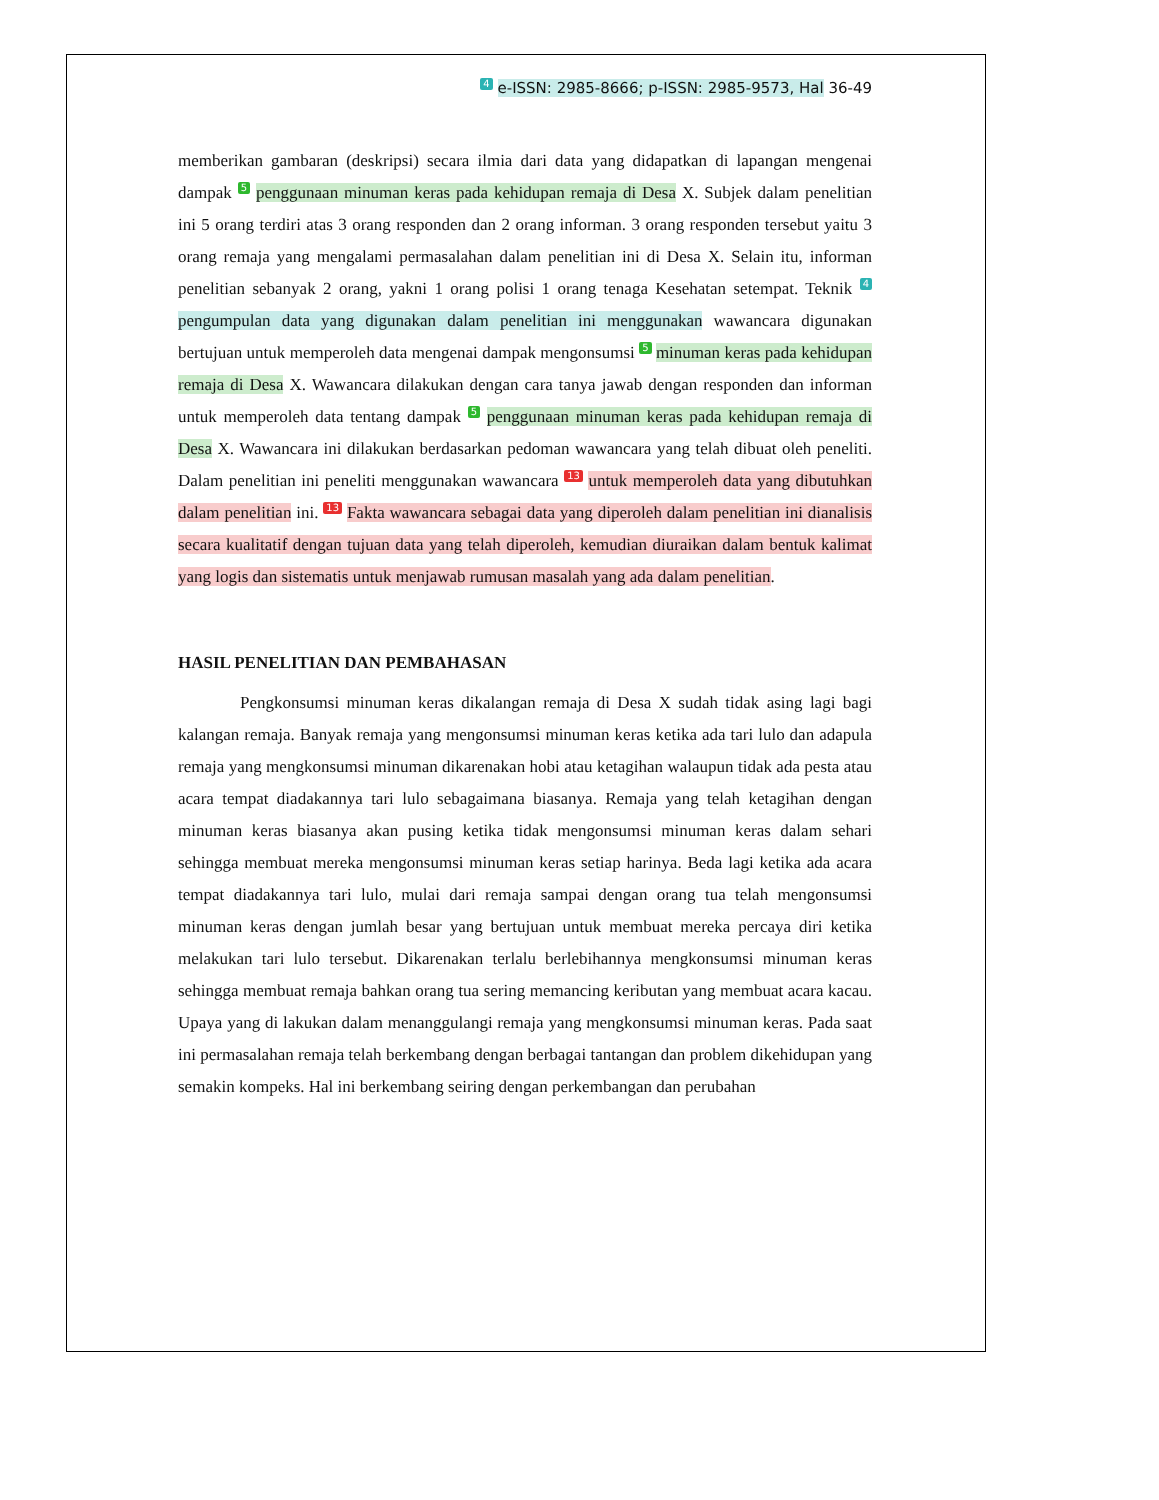4 e-ISSN: 2985-8666; p-ISSN: 2985-9573, Hal 36-49
memberikan gambaran (deskripsi) secara ilmia dari data yang didapatkan di lapangan mengenai dampak 5 penggunaan minuman keras pada kehidupan remaja di Desa X. Subjek dalam penelitian ini 5 orang terdiri atas 3 orang responden dan 2 orang informan. 3 orang responden tersebut yaitu 3 orang remaja yang mengalami permasalahan dalam penelitian ini di Desa X. Selain itu, informan penelitian sebanyak 2 orang, yakni 1 orang polisi 1 orang tenaga Kesehatan setempat. Teknik 4 pengumpulan data yang digunakan dalam penelitian ini menggunakan wawancara digunakan bertujuan untuk memperoleh data mengenai dampak mengonsumsi 5 minuman keras pada kehidupan remaja di Desa X. Wawancara dilakukan dengan cara tanya jawab dengan responden dan informan untuk memperoleh data tentang dampak 5 penggunaan minuman keras pada kehidupan remaja di Desa X. Wawancara ini dilakukan berdasarkan pedoman wawancara yang telah dibuat oleh peneliti. Dalam penelitian ini peneliti menggunakan wawancara 13 untuk memperoleh data yang dibutuhkan dalam penelitian ini. 13 Fakta wawancara sebagai data yang diperoleh dalam penelitian ini dianalisis secara kualitatif dengan tujuan data yang telah diperoleh, kemudian diuraikan dalam bentuk kalimat yang logis dan sistematis untuk menjawab rumusan masalah yang ada dalam penelitian.
HASIL PENELITIAN DAN PEMBAHASAN
Pengkonsumsi minuman keras dikalangan remaja di Desa X sudah tidak asing lagi bagi kalangan remaja. Banyak remaja yang mengonsumsi minuman keras ketika ada tari lulo dan adapula remaja yang mengkonsumsi minuman dikarenakan hobi atau ketagihan walaupun tidak ada pesta atau acara tempat diadakannya tari lulo sebagaimana biasanya. Remaja yang telah ketagihan dengan minuman keras biasanya akan pusing ketika tidak mengonsumsi minuman keras dalam sehari sehingga membuat mereka mengonsumsi minuman keras setiap harinya. Beda lagi ketika ada acara tempat diadakannya tari lulo, mulai dari remaja sampai dengan orang tua telah mengonsumsi minuman keras dengan jumlah besar yang bertujuan untuk membuat mereka percaya diri ketika melakukan tari lulo tersebut. Dikarenakan terlalu berlebihannya mengkonsumsi minuman keras sehingga membuat remaja bahkan orang tua sering memancing keributan yang membuat acara kacau. Upaya yang di lakukan dalam menanggulangi remaja yang mengkonsumsi minuman keras. Pada saat ini permasalahan remaja telah berkembang dengan berbagai tantangan dan problem dikehidupan yang semakin kompeks. Hal ini berkembang seiring dengan perkembangan dan perubahan